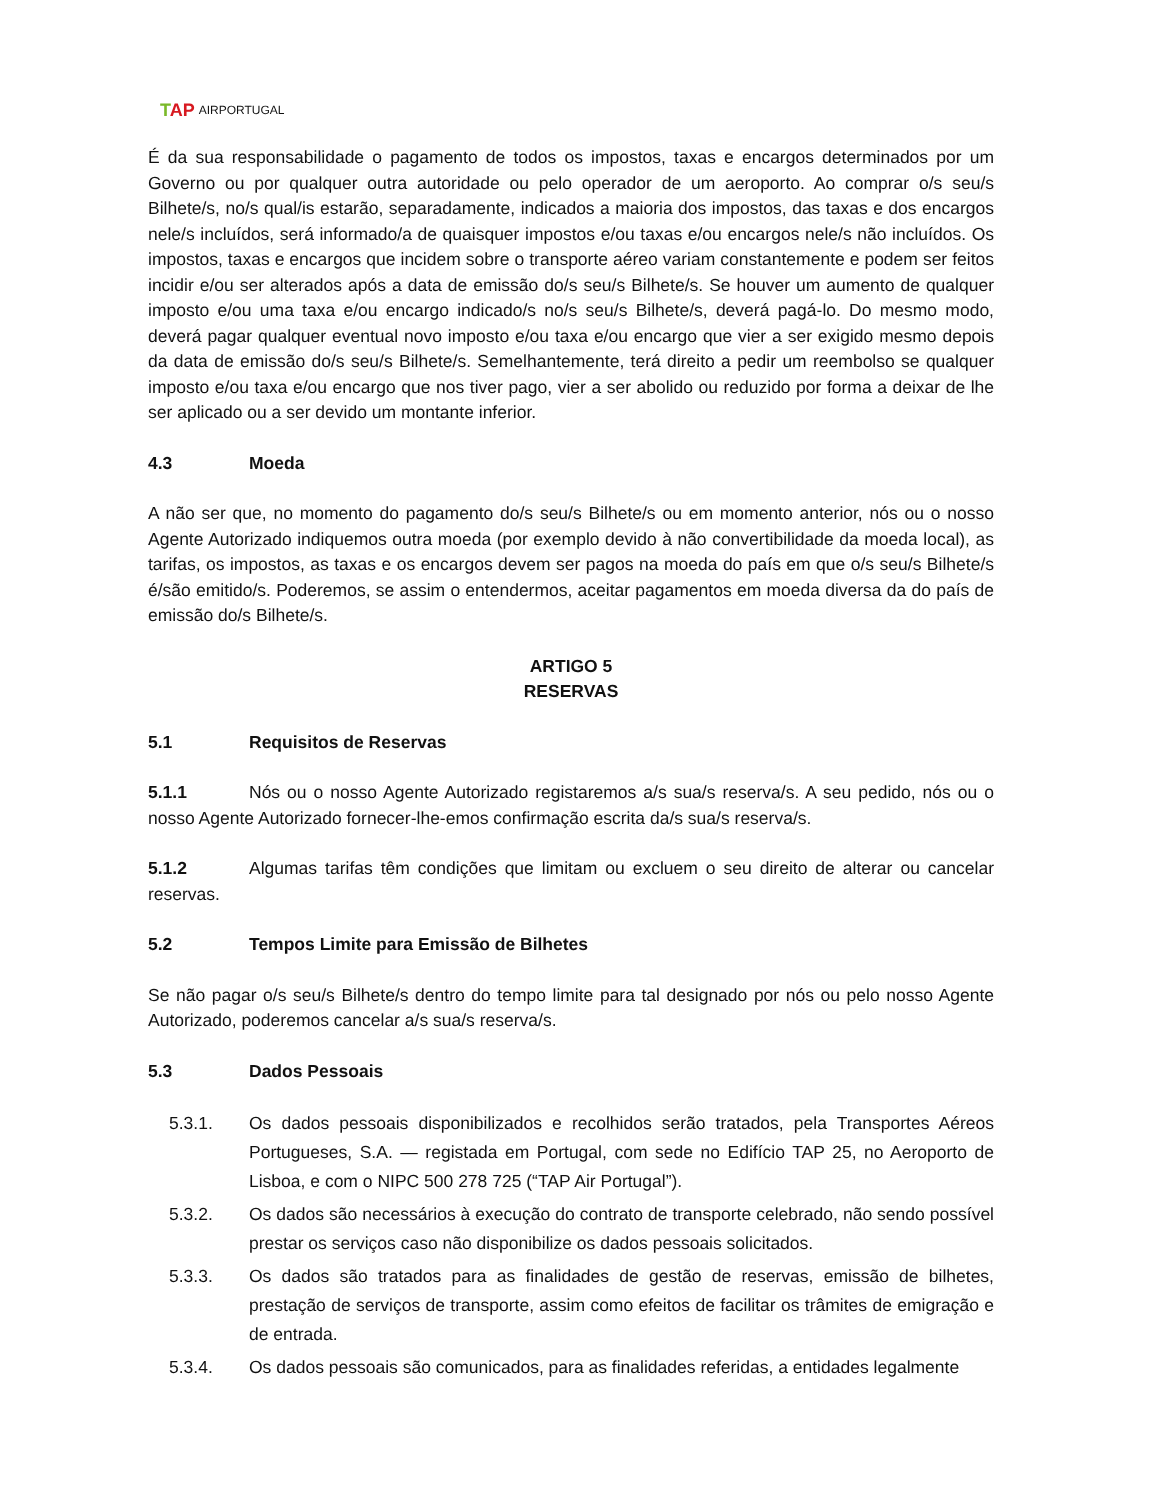TAP AIRPORTUGAL
É da sua responsabilidade o pagamento de todos os impostos, taxas e encargos determinados por um Governo ou por qualquer outra autoridade ou pelo operador de um aeroporto. Ao comprar o/s seu/s Bilhete/s, no/s qual/is estarão, separadamente, indicados a maioria dos impostos, das taxas e dos encargos nele/s incluídos, será informado/a de quaisquer impostos e/ou taxas e/ou encargos nele/s não incluídos. Os impostos, taxas e encargos que incidem sobre o transporte aéreo variam constantemente e podem ser feitos incidir e/ou ser alterados após a data de emissão do/s seu/s Bilhete/s. Se houver um aumento de qualquer imposto e/ou uma taxa e/ou encargo indicado/s no/s seu/s Bilhete/s, deverá pagá-lo. Do mesmo modo, deverá pagar qualquer eventual novo imposto e/ou taxa e/ou encargo que vier a ser exigido mesmo depois da data de emissão do/s seu/s Bilhete/s. Semelhantemente, terá direito a pedir um reembolso se qualquer imposto e/ou taxa e/ou encargo que nos tiver pago, vier a ser abolido ou reduzido por forma a deixar de lhe ser aplicado ou a ser devido um montante inferior.
4.3 Moeda
A não ser que, no momento do pagamento do/s seu/s Bilhete/s ou em momento anterior, nós ou o nosso Agente Autorizado indiquemos outra moeda (por exemplo devido à não convertibilidade da moeda local), as tarifas, os impostos, as taxas e os encargos devem ser pagos na moeda do país em que o/s seu/s Bilhete/s é/são emitido/s. Poderemos, se assim o entendermos, aceitar pagamentos em moeda diversa da do país de emissão do/s Bilhete/s.
ARTIGO 5
RESERVAS
5.1 Requisitos de Reservas
5.1.1 Nós ou o nosso Agente Autorizado registaremos a/s sua/s reserva/s. A seu pedido, nós ou o nosso Agente Autorizado fornecer-lhe-emos confirmação escrita da/s sua/s reserva/s.
5.1.2 Algumas tarifas têm condições que limitam ou excluem o seu direito de alterar ou cancelar reservas.
5.2 Tempos Limite para Emissão de Bilhetes
Se não pagar o/s seu/s Bilhete/s dentro do tempo limite para tal designado por nós ou pelo nosso Agente Autorizado, poderemos cancelar a/s sua/s reserva/s.
5.3 Dados Pessoais
5.3.1. Os dados pessoais disponibilizados e recolhidos serão tratados, pela Transportes Aéreos Portugueses, S.A. — registada em Portugal, com sede no Edifício TAP 25, no Aeroporto de Lisboa, e com o NIPC 500 278 725 (“TAP Air Portugal”).
5.3.2. Os dados são necessários à execução do contrato de transporte celebrado, não sendo possível prestar os serviços caso não disponibilize os dados pessoais solicitados.
5.3.3. Os dados são tratados para as finalidades de gestão de reservas, emissão de bilhetes, prestação de serviços de transporte, assim como efeitos de facilitar os trâmites de emigração e de entrada.
5.3.4. Os dados pessoais são comunicados, para as finalidades referidas, a entidades legalmente